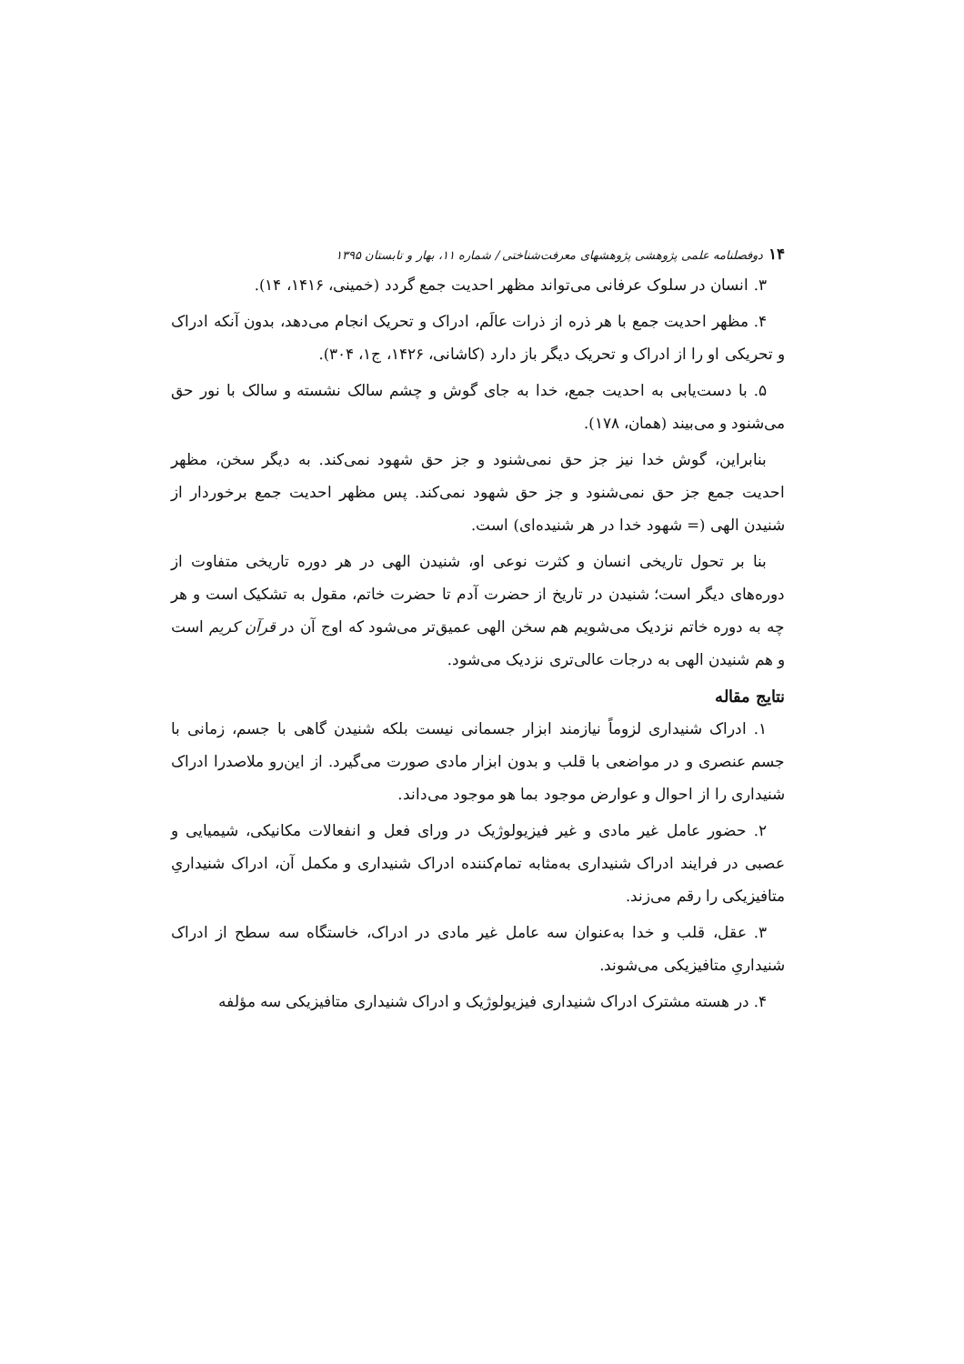۱۴ دوفصلنامه علمی پژوهشی پژوهشهای معرفت‌شناختی / شماره ۱۱، بهار و تابستان ۱۳۹۵
۳. انسان در سلوک عرفانی می‌تواند مظهر احدیت جمع گردد (خمینی، ۱۴۱۶، ۱۴).
۴. مظهر احدیت جمع با هر ذره از ذرات عالَم، ادراک و تحریک انجام می‌دهد، بدون آنکه ادراک و تحریکی او را از ادراک و تحریک دیگر باز دارد (کاشانی، ۱۴۲۶، ج۱، ۳۰۴).
۵. با دست‌یابی به احدیت جمع، خدا به جای گوش و چشم سالک نشسته و سالک با نور حق می‌شنود و می‌بیند (همان، ۱۷۸).
بنابراین، گوش خدا نیز جز حق نمی‌شنود و جز حق شهود نمی‌کند. به دیگر سخن، مظهر احدیت جمع جز حق نمی‌شنود و جز حق شهود نمی‌کند. پس مظهر احدیت جمع برخوردار از شنیدن الهی (= شهود خدا در هر شنیده‌ای) است.
بنا بر تحول تاریخی انسان و کثرت نوعی او، شنیدن الهی در هر دوره تاریخی متفاوت از دوره‌های دیگر است؛ شنیدن در تاریخ از حضرت آدم تا حضرت خاتم، مقول به تشکیک است و هر چه به دوره خاتم نزدیک می‌شویم هم سخن الهی عمیق‌تر می‌شود که اوج آن در قرآن کریم است و هم شنیدن الهی به درجات عالی‌تری نزدیک می‌شود.
نتایج مقاله
۱. ادراک شنیداری لزوماً نیازمند ابزار جسمانی نیست بلکه شنیدن گاهی با جسم، زمانی با جسم عنصری و در مواضعی با قلب و بدون ابزار مادی صورت می‌گیرد. از این‌رو ملاصدرا ادراک شنیداری را از احوال و عوارض موجود بما هو موجود می‌داند.
۲. حضور عامل غیر مادی و غیر فیزیولوژیک در ورای فعل و انفعالات مکانیکی، شیمیایی و عصبی در فرایند ادراک شنیداری به‌مثابه تمام‌کننده ادراک شنیداری و مکمل آن، ادراک شنیداریِ متافیزیکی را رقم می‌زند.
۳. عقل، قلب و خدا به‌عنوان سه عامل غیر مادی در ادراک، خاستگاه سه سطح از ادراک شنیداریِ متافیزیکی می‌شوند.
۴. در هسته مشترک ادراک شنیداری فیزیولوژیک و ادراک شنیداری متافیزیکی سه مؤلفه